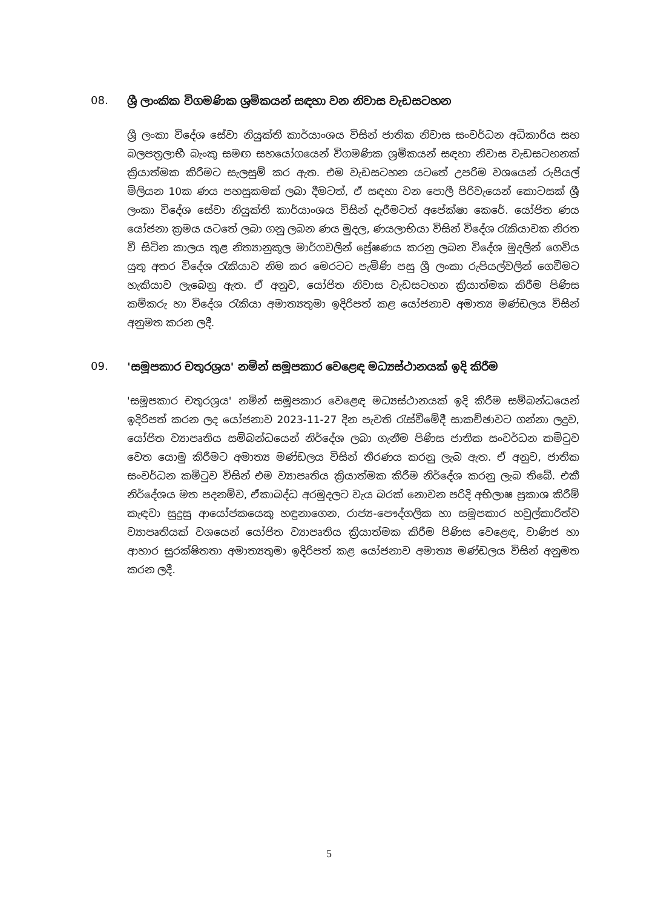08. ශ්‍රී ලාංකික විගමණික ශ්‍රමිකයන් සඳහා වන නිවාස වැඩසටහන
ශ්‍රී ලංකා විදේශ සේවා නියුක්ති කාර්යාංශය විසින් ජාතික නිවාස සංවර්ධන අධිකාරිය සහ බලපත්‍රලාභී බැංකු සමඟ සහයෝගයෙන් විගමණික ශ්‍රමිකයන් සඳහා නිවාස වැඩසටහනක් ක්‍රියාත්මක කිරීමට සැලසුම් කර ඇත. එම වැඩසටහන යටතේ උපරිම වශයෙන් රුපියල් මිලියන 10ක ණය පහසුකමක් ලබා දීමටත්, ඒ සඳහා වන පොලී පිරිවැයෙන් කොටසක් ශ්‍රී ලංකා විදේශ සේවා නියුක්ති කාර්යාංශය විසින් දැරීමටත් අපේක්ෂා කෙරේ. යෝජිත ණය යෝජනා ක්‍රමය යටතේ ලබා ගනු ලබන ණය මුදල, ණයලාභියා විසින් විදේශ රැකියාවක නිරත වී සිටින කාලය තුළ නිත්‍යානුකූල මාර්ගවලින් ප්‍රේෂණය කරනු ලබන විදේශ මුදලින් ගෙවිය යුතු අතර විදේශ රැකියාව නිම කර මෙරටට පැමිණි පසු ශ්‍රී ලංකා රුපියල්වලින් ගෙවීමට හැකියාව ලැබෙනු ඇත. ඒ අනුව, යෝජිත නිවාස වැඩසටහන ක්‍රියාත්මක කිරීම පිණිස කම්කරු හා විදේශ රැකියා අමාත්‍යතුමා ඉදිරිපත් කළ යෝජනාව අමාත්‍ය මණ්ඩලය විසින් අනුමත කරන ලදී.
09. 'සමූපකාර චතුරශ්‍රය' නමින් සමූපකාර වෙළෙඳ මධ්‍යස්ථානයක් ඉදි කිරීම
'සමූපකාර චතුරශ්‍රය' නමින් සමූපකාර වෙළෙඳ මධ්‍යස්ථානයක් ඉදි කිරීම සම්බන්ධයෙන් ඉදිරිපත් කරන ලද යෝජනාව 2023-11-27 දින පැවති රැස්වීමේදී සාකච්ඡාවට ගන්නා ලදුව, යෝජිත ව්‍යාපෘතිය සම්බන්ධයෙන් නිර්දේශ ලබා ගැනීම පිණිස ජාතික සංවර්ධන කමිටුව වෙත යොමු කිරීමට අමාත්‍ය මණ්ඩලය විසින් තීරණය කරනු ලැබ ඇත. ඒ අනුව, ජාතික සංවර්ධන කමිටුව විසින් එම ව්‍යාපෘතිය ක්‍රියාත්මක කිරීම නිර්දේශ කරනු ලැබ තිබේ. එකී නිර්දේශය මත පදනම්ව, ඒකාබද්ධ අරමුදලට වැය බරක් නොවන පරිදි අභිලාෂ ප්‍රකාශ කිරීම් කැඳවා සුදුසු ආයෝජකයෙකු හඳුනාගෙන, රාජ්‍ය-පෞද්ගලික හා සමූපකාර හවුල්කාරිත්ව ව්‍යාපෘතියක් වශයෙන් යෝජිත ව්‍යාපෘතිය ක්‍රියාත්මක කිරීම පිණිස වෙළෙඳ, වාණිජ හා ආහාර සුරක්ෂිතතා අමාත්‍යතුමා ඉදිරිපත් කළ යෝජනාව අමාත්‍ය මණ්ඩලය විසින් අනුමත කරන ලදී.
5